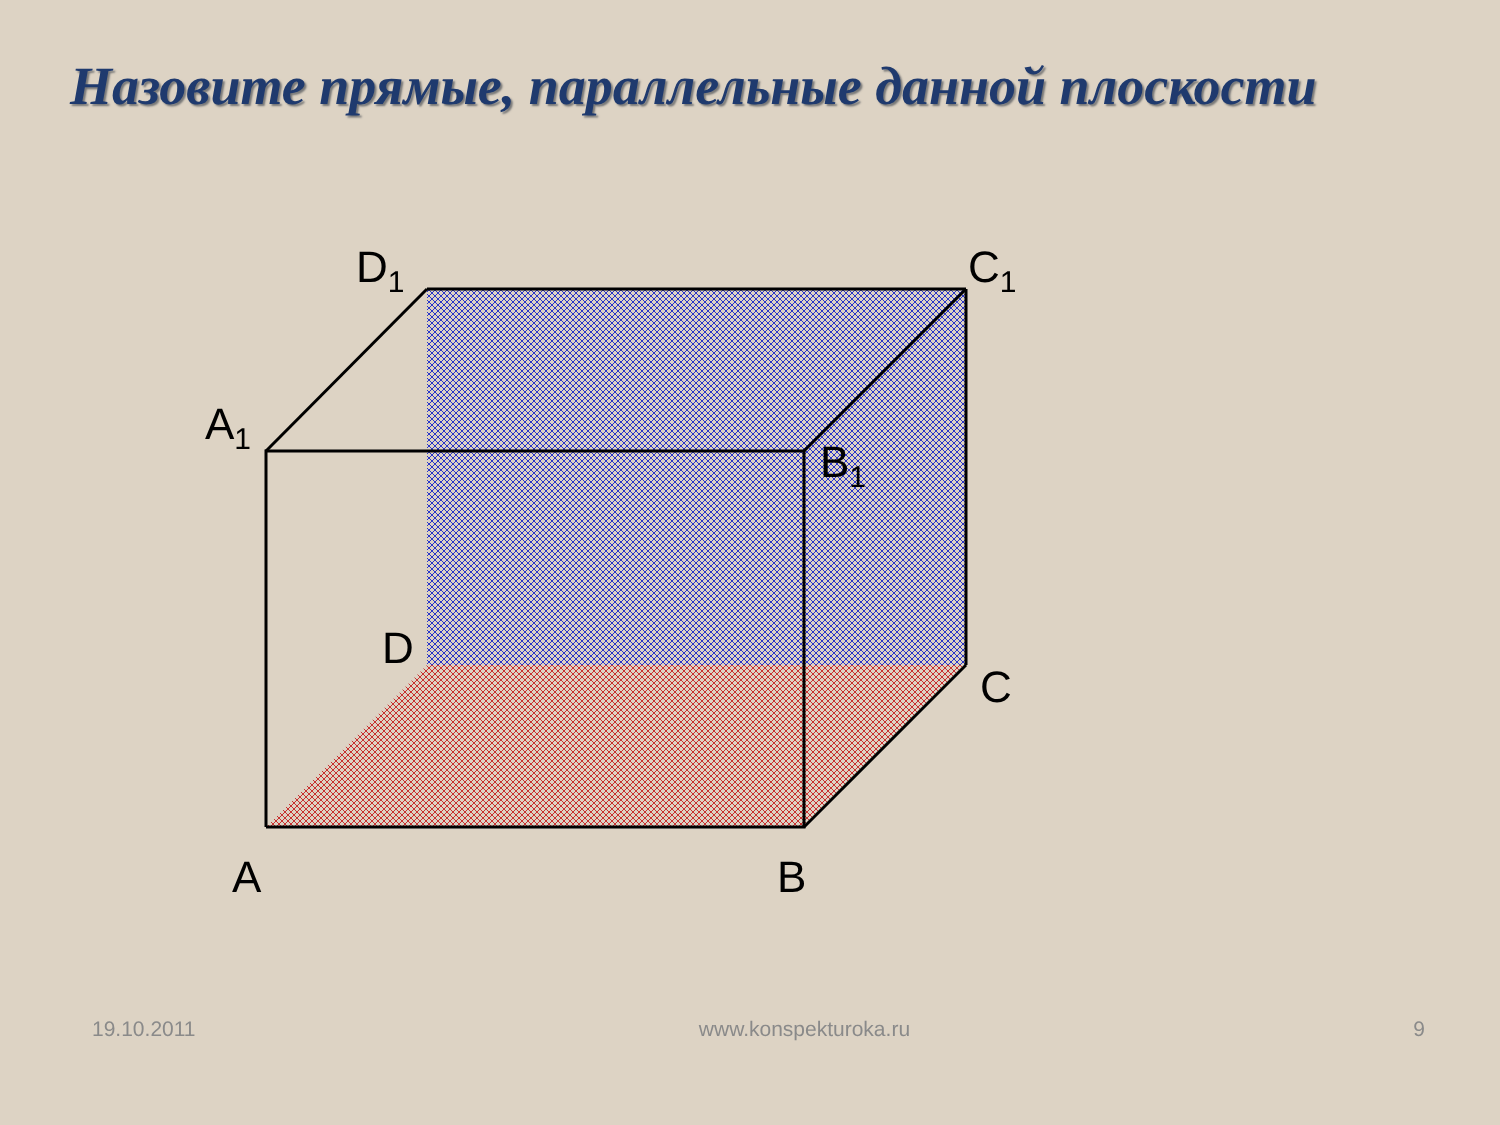Назовите прямые, параллельные данной плоскости
D1
C1
A1
B1
D
C
A
B
19.10.2011 www.konspekturoka.ru 9